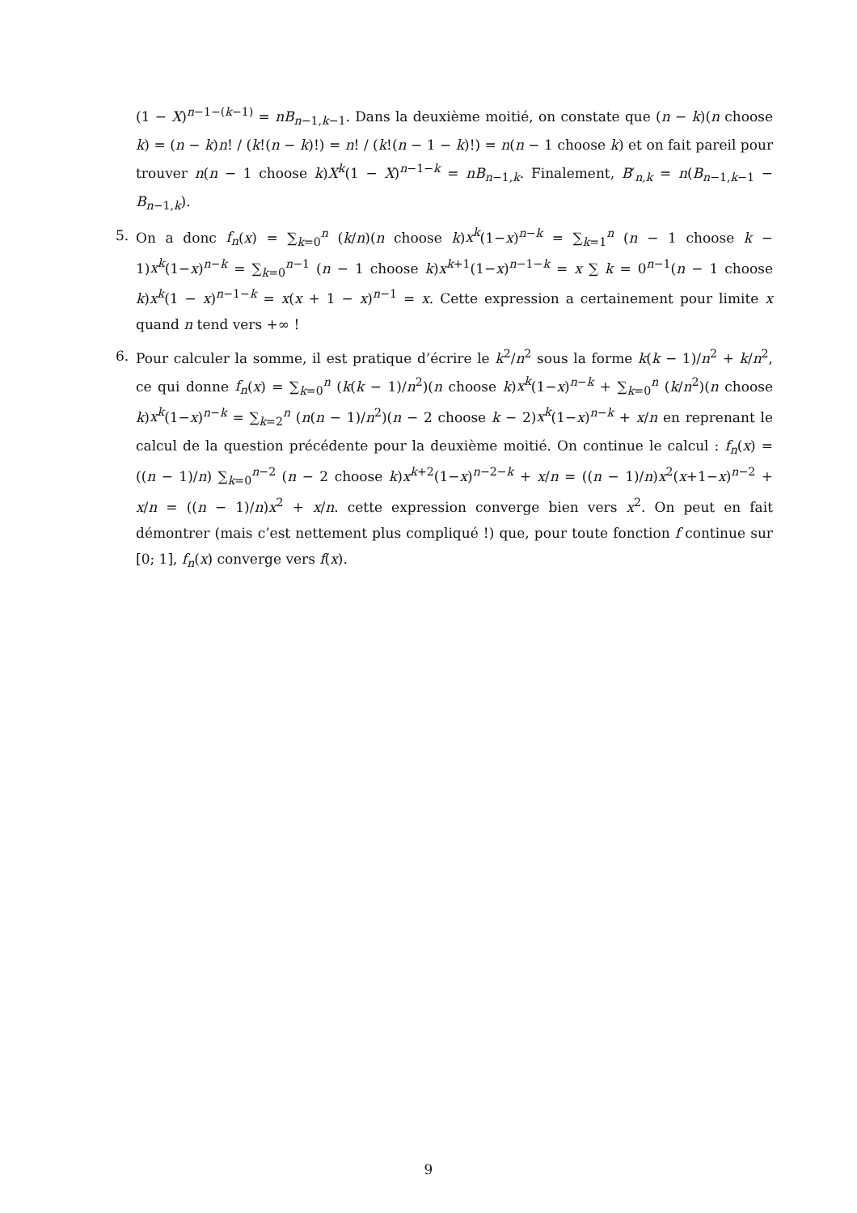(1 − X)<sup>n−1−(k−1)</sup> = nB<sub>n−1,k−1</sub>. Dans la deuxième moitié, on constate que (n − k)(n choose k) = (n − k)n! / (k!(n − k)!) = n! / (k!(n − 1 − k)!) = n(n − 1 choose k) et on fait pareil pour trouver n(n − 1 choose k)X<sup>k</sup>(1 − X)<sup>n−1−k</sup> = nB<sub>n−1,k</sub>. Finalement, B′<sub>n,k</sub> = n(B<sub>n−1,k−1</sub> − B<sub>n−1,k</sub>).
5. On a donc f<sub>n</sub>(x) = ∑<sub>k=0</sub><sup>n</sup> (k/n)(n choose k)x<sup>k</sup>(1−x)<sup>n−k</sup> = ∑<sub>k=1</sub><sup>n</sup> (n − 1 choose k − 1)x<sup>k</sup>(1−x)<sup>n−k</sup> = ∑<sub>k=0</sub><sup>n−1</sup> (n − 1 choose k)x<sup>k+1</sup>(1−x)<sup>n−1−k</sup> = x ∑ k = 0<sup>n−1</sup>(n − 1 choose k)x<sup>k</sup>(1 − x)<sup>n−1−k</sup> = x(x + 1 − x)<sup>n−1</sup> = x. Cette expression a certainement pour limite x quand n tend vers +∞ !
6. Pour calculer la somme, il est pratique d’écrire le k<sup>2</sup>/n<sup>2</sup> sous la forme k(k − 1)/n<sup>2</sup> + k/n<sup>2</sup>, ce qui donne f<sub>n</sub>(x) = ∑<sub>k=0</sub><sup>n</sup> (k(k − 1)/n<sup>2</sup>)(n choose k)x<sup>k</sup>(1−x)<sup>n−k</sup> + ∑<sub>k=0</sub><sup>n</sup> (k/n<sup>2</sup>)(n choose k)x<sup>k</sup>(1−x)<sup>n−k</sup> = ∑<sub>k=2</sub><sup>n</sup> (n(n − 1)/n<sup>2</sup>)(n − 2 choose k − 2)x<sup>k</sup>(1−x)<sup>n−k</sup> + x/n en reprenant le calcul de la question précédente pour la deuxième moitié. On continue le calcul : f<sub>n</sub>(x) = ((n − 1)/n) ∑<sub>k=0</sub><sup>n−2</sup> (n − 2 choose k)x<sup>k+2</sup>(1−x)<sup>n−2−k</sup> + x/n = ((n − 1)/n)x<sup>2</sup>(x+1−x)<sup>n−2</sup> + x/n = ((n − 1)/n)x<sup>2</sup> + x/n. cette expression converge bien vers x<sup>2</sup>. On peut en fait démontrer (mais c’est nettement plus compliqué !) que, pour toute fonction f continue sur [0; 1], f<sub>n</sub>(x) converge vers f(x).
9